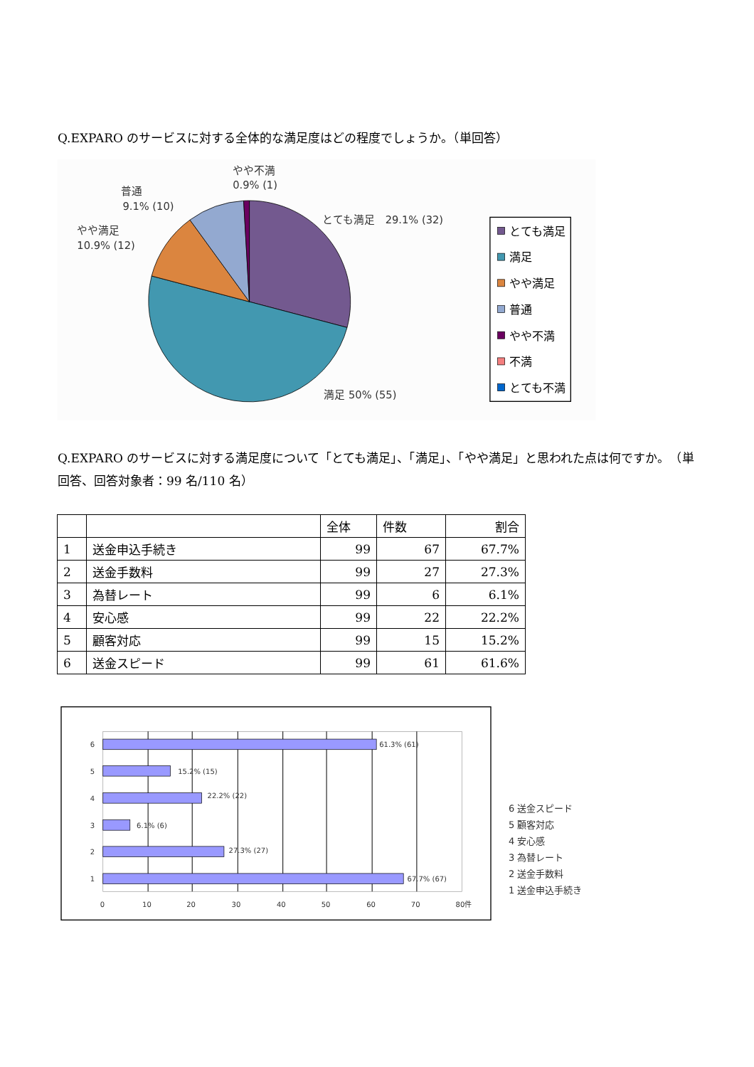Q.EXPARO のサービスに対する全体的な満足度はどの程度でしょうか。（単回答）
やや不満
0.9% (1)
普通
9.1% (10)
やや満足
10.9% (12)
とても満足　29.1% (32)
満足 50% (55)
とても満足
満足
やや満足
普通
やや不満
不満
とても不満
Q.EXPARO のサービスに対する満足度について「とても満足」、「満足」、「やや満足」と思われた点は何ですか。　（単回答、回答対象者：99 名/110 名）
| | | 全体 | 件数 | 割合 |
| --- | --- | --- | --- | --- |
| 1 | 送金申込手続き | 99 | 67 | 67.7% |
| 2 | 送金手数料 | 99 | 27 | 27.3% |
| 3 | 為替レート | 99 | 6 | 6.1% |
| 4 | 安心感 | 99 | 22 | 22.2% |
| 5 | 顧客対応 | 99 | 15 | 15.2% |
| 6 | 送金スピード | 99 | 61 | 61.6% |
61.3% (61)
15.2% (15)
22.2% (22)
6.1% (6)
27.3% (27)
67.7% (67)
6
5
4
3
2
1
0
10
20
30
40
50
60
70
80件
6 送金スピード
5 顧客対応
4 安心感
3 為替レート
2 送金手数料
1 送金申込手続き